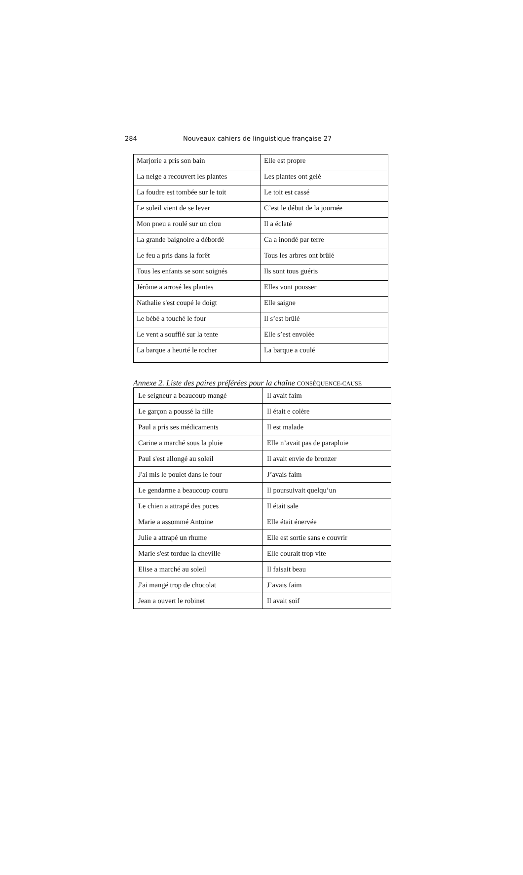284 Nouveaux cahiers de linguistique française 27
| Marjorie a pris son bain | Elle est propre |
| La neige a recouvert les plantes | Les plantes ont gelé |
| La foudre est tombée sur le toit | Le toit est cassé |
| Le soleil vient de se lever | C’est le début de la journée |
| Mon pneu a roulé sur un clou | Il a éclaté |
| La grande baignoire a débordé | Ca a inondé par terre |
| Le feu a pris dans la forêt | Tous les arbres ont brûlé |
| Tous les enfants se sont soignés | Ils sont tous guéris |
| Jérôme a arrosé les plantes | Elles vont pousser |
| Nathalie s'est coupé le doigt | Elle saigne |
| Le bébé a touché le four | Il s’est brûlé |
| Le vent a soufflé sur la tente | Elle s’est envolée |
| La barque a heurté le rocher | La barque a coulé |
Annexe 2. Liste des paires préférées pour la chaîne CONSÉQUENCE-CAUSE
| Le seigneur a beaucoup mangé | Il avait faim |
| Le garçon a poussé la fille | Il était e colère |
| Paul a pris ses médicaments | Il est malade |
| Carine a marché sous la pluie | Elle n’avait pas de parapluie |
| Paul s'est allongé au soleil | Il avait envie de bronzer |
| J'ai mis le poulet dans le four | J’avais faim |
| Le gendarme a beaucoup couru | Il poursuivait quelqu’un |
| Le chien a attrapé des puces | Il était sale |
| Marie a assommé Antoine | Elle était énervée |
| Julie a attrapé un rhume | Elle est sortie sans e couvrir |
| Marie s'est tordue la cheville | Elle courait trop vite |
| Elise a marché au soleil | Il faisait beau |
| J'ai mangé trop de chocolat | J’avais faim |
| Jean a ouvert le robinet | Il avait soif |